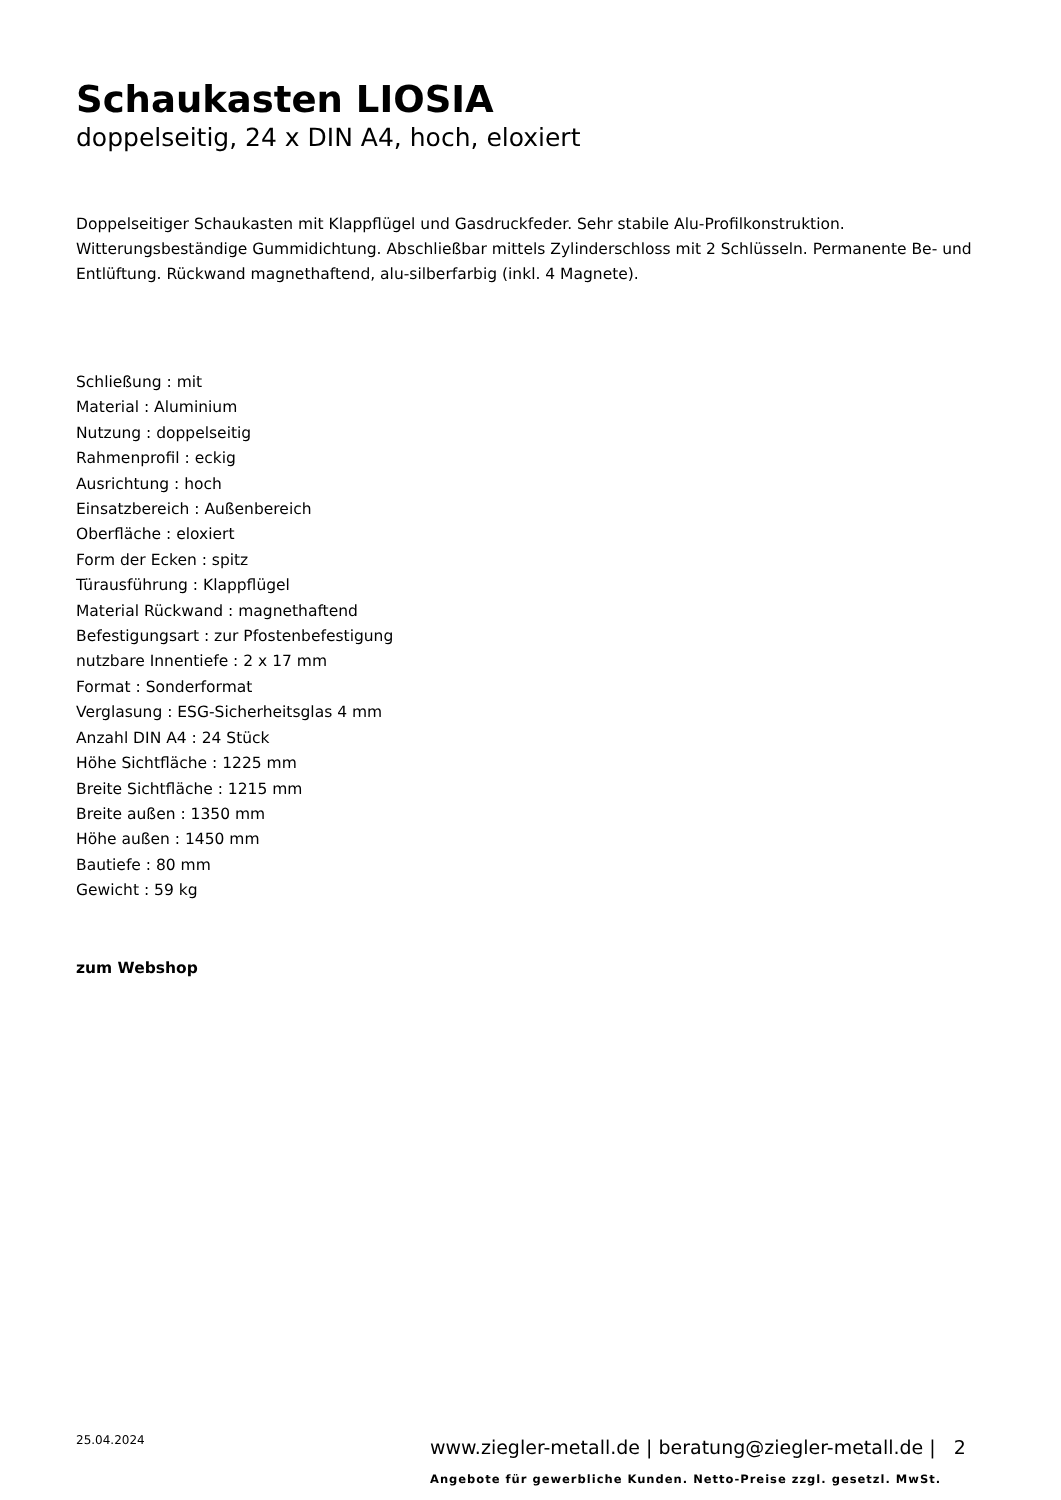Schaukasten LIOSIA
doppelseitig, 24 x DIN A4, hoch, eloxiert
Doppelseitiger Schaukasten mit Klappflügel und Gasdruckfeder. Sehr stabile Alu-Profilkonstruktion. Witterungsbeständige Gummidichtung. Abschließbar mittels Zylinderschloss mit 2 Schlüsseln. Permanente Be- und Entlüftung. Rückwand magnethaftend, alu-silberfarbig (inkl. 4 Magnete).
Schließung : mit
Material : Aluminium
Nutzung : doppelseitig
Rahmenprofil : eckig
Ausrichtung : hoch
Einsatzbereich : Außenbereich
Oberfläche : eloxiert
Form der Ecken : spitz
Türausführung : Klappflügel
Material Rückwand : magnethaftend
Befestigungsart : zur Pfostenbefestigung
nutzbare Innentiefe : 2 x 17 mm
Format : Sonderformat
Verglasung : ESG-Sicherheitsglas 4 mm
Anzahl DIN A4 : 24 Stück
Höhe Sichtfläche : 1225 mm
Breite Sichtfläche : 1215 mm
Breite außen : 1350 mm
Höhe außen : 1450 mm
Bautiefe : 80 mm
Gewicht : 59 kg
zum Webshop
25.04.2024
www.ziegler-metall.de | beratung@ziegler-metall.de | 2
Angebote für gewerbliche Kunden. Netto-Preise zzgl. gesetzl. MwSt.